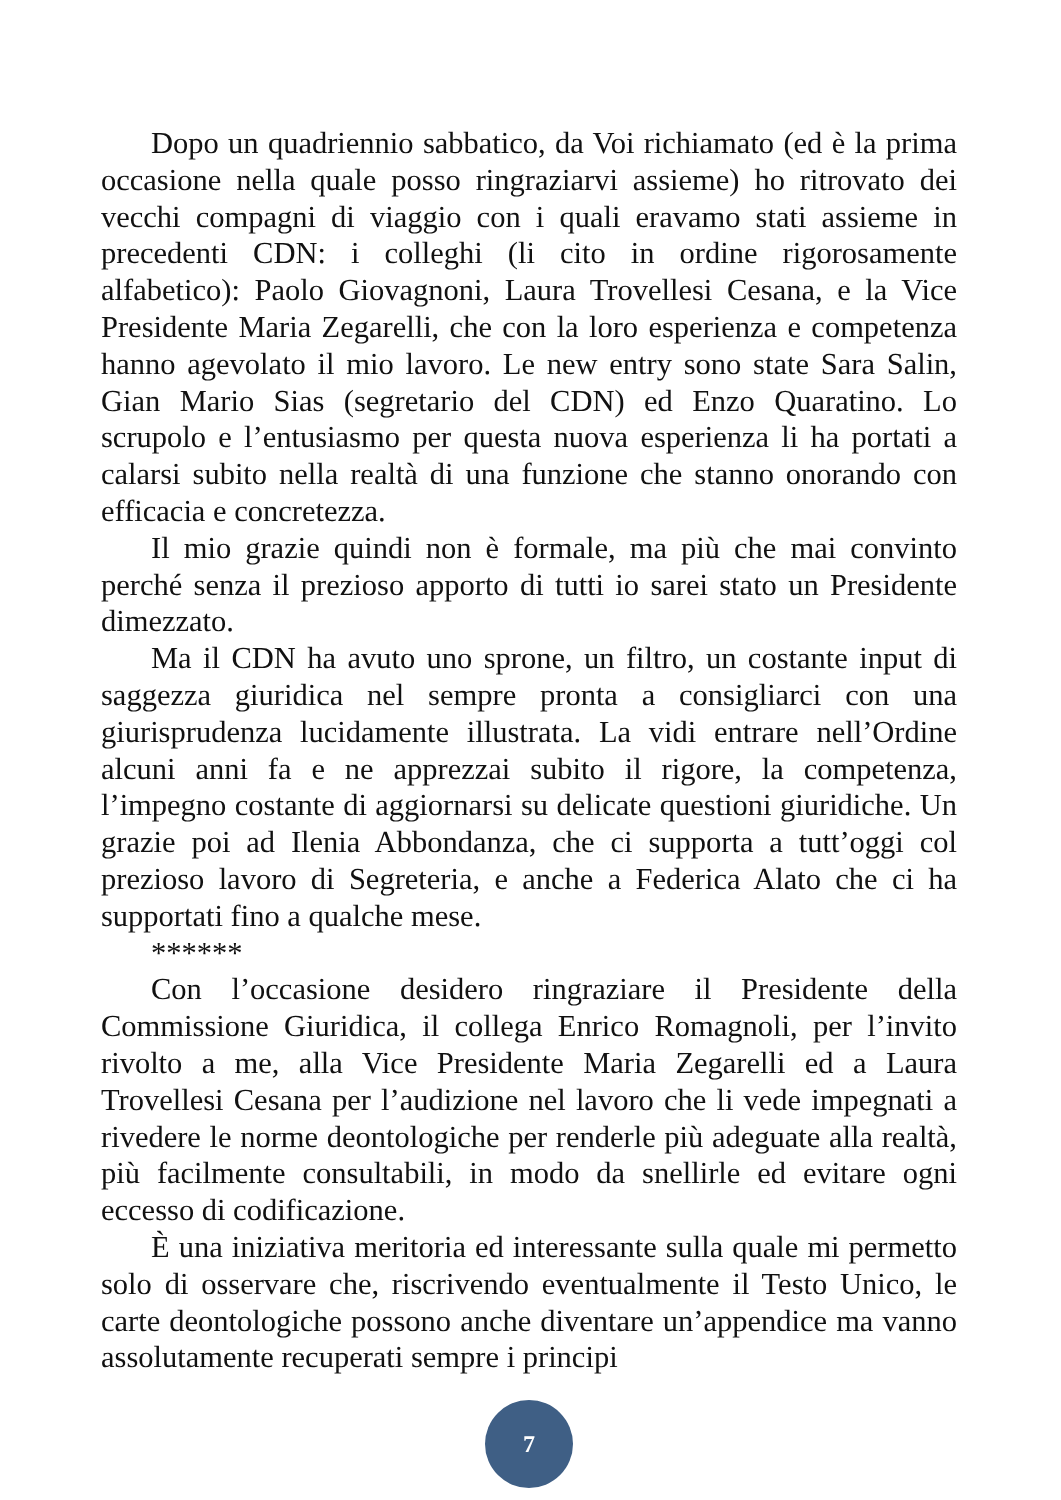Dopo un quadriennio sabbatico, da Voi richiamato (ed è la prima occasione nella quale posso ringraziarvi assieme) ho ritrovato dei vecchi compagni di viaggio con i quali eravamo stati assieme in precedenti CDN: i colleghi (li cito in ordine rigorosamente alfabetico): Paolo Giovagnoni, Laura Trovellesi Cesana, e la Vice Presidente Maria Zegarelli, che con la loro esperienza e competenza hanno agevolato il mio lavoro. Le new entry sono state Sara Salin, Gian Mario Sias (segretario del CDN) ed Enzo Quaratino. Lo scrupolo e l’entusiasmo per questa nuova esperienza li ha portati a calarsi subito nella realtà di una funzione che stanno onorando con efficacia e concretezza.
Il mio grazie quindi non è formale, ma più che mai convinto perché senza il prezioso apporto di tutti io sarei stato un Presidente dimezzato.
Ma il CDN ha avuto uno sprone, un filtro, un costante input di saggezza giuridica nel sempre pronta a consigliarci con una giurisprudenza lucidamente illustrata. La vidi entrare nell’Ordine alcuni anni fa e ne apprezzai subito il rigore, la competenza, l’impegno costante di aggiornarsi su delicate questioni giuridiche. Un grazie poi ad Ilenia Abbondanza, che ci supporta a tutt’oggi col prezioso lavoro di Segreteria, e anche a Federica Alato che ci ha supportati fino a qualche mese.
******
Con l’occasione desidero ringraziare il Presidente della Commissione Giuridica, il collega Enrico Romagnoli, per l’invito rivolto a me, alla Vice Presidente Maria Zegarelli ed a Laura Trovellesi Cesana per l’audizione nel lavoro che li vede impegnati a rivedere le norme deontologiche per renderle più adeguate alla realtà, più facilmente consultabili, in modo da snellirle ed evitare ogni eccesso di codificazione.
È una iniziativa meritoria ed interessante sulla quale mi permetto solo di osservare che, riscrivendo eventualmente il Testo Unico, le carte deontologiche possono anche diventare un’appendice ma vanno assolutamente recuperati sempre i principi
7